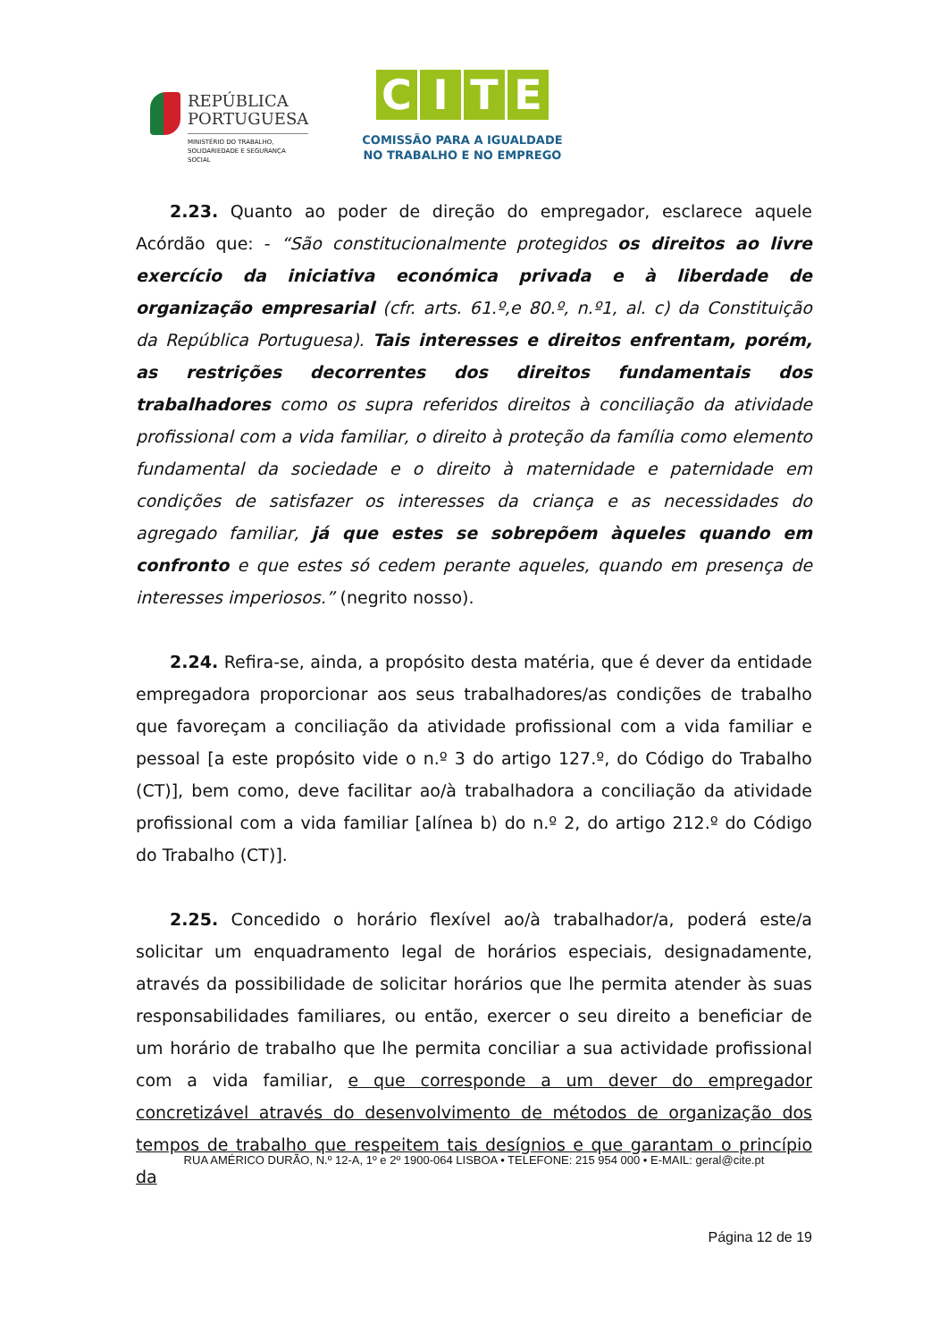REPÚBLICA
PORTUGUESA
MINISTÉRIO DO TRABALHO,
SOLIDARIEDADE E SEGURANÇA
SOCIAL
CITE
COMISSÃO PARA A IGUALDADE
NO TRABALHO E NO EMPREGO
2.23. Quanto ao poder de direção do empregador, esclarece aquele Acórdão que: - “São constitucionalmente protegidos os direitos ao livre exercício da iniciativa económica privada e à liberdade de organização empresarial (cfr. arts. 61.º,e 80.º, n.º1, al. c) da Constituição da República Portuguesa). Tais interesses e direitos enfrentam, porém, as restrições decorrentes dos direitos fundamentais dos trabalhadores como os supra referidos direitos à conciliação da atividade profissional com a vida familiar, o direito à proteção da família como elemento fundamental da sociedade e o direito à maternidade e paternidade em condições de satisfazer os interesses da criança e as necessidades do agregado familiar, já que estes se sobrepõem àqueles quando em confronto e que estes só cedem perante aqueles, quando em presença de interesses imperiosos.” (negrito nosso).
2.24. Refira-se, ainda, a propósito desta matéria, que é dever da entidade empregadora proporcionar aos seus trabalhadores/as condições de trabalho que favoreçam a conciliação da atividade profissional com a vida familiar e pessoal [a este propósito vide o n.º 3 do artigo 127.º, do Código do Trabalho (CT)], bem como, deve facilitar ao/à trabalhadora a conciliação da atividade profissional com a vida familiar [alínea b) do n.º 2, do artigo 212.º do Código do Trabalho (CT)].
2.25. Concedido o horário flexível ao/à trabalhador/a, poderá este/a solicitar um enquadramento legal de horários especiais, designadamente, através da possibilidade de solicitar horários que lhe permita atender às suas responsabilidades familiares, ou então, exercer o seu direito a beneficiar de um horário de trabalho que lhe permita conciliar a sua actividade profissional com a vida familiar, e que corresponde a um dever do empregador concretizável através do desenvolvimento de métodos de organização dos tempos de trabalho que respeitem tais desígnios e que garantam o princípio da
RUA AMÉRICO DURÃO, N.º 12-A, 1º e 2º 1900-064 LISBOA • TELEFONE: 215 954 000 • E-MAIL: geral@cite.pt
Página 12 de 19